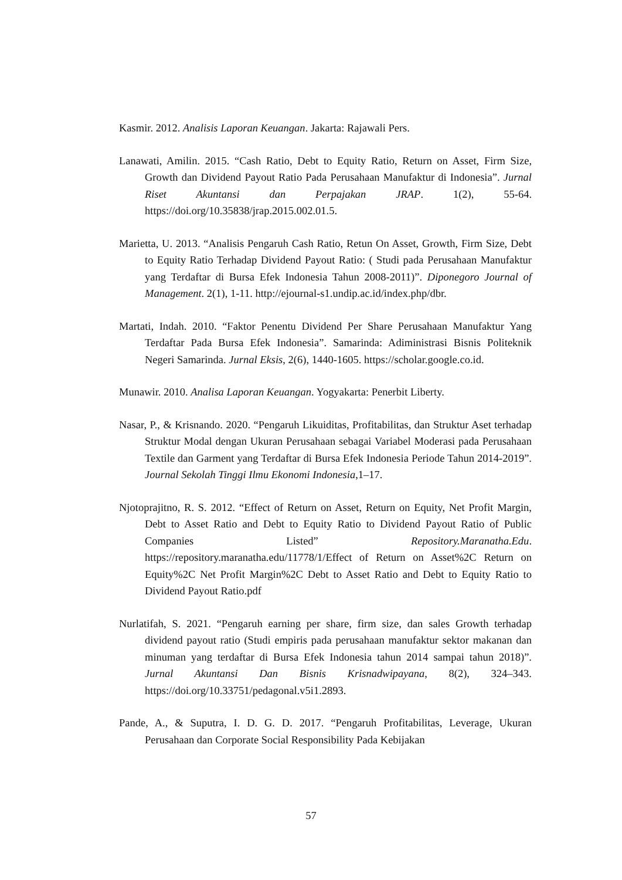Kasmir. 2012. Analisis Laporan Keuangan. Jakarta: Rajawali Pers.
Lanawati, Amilin. 2015. “Cash Ratio, Debt to Equity Ratio, Return on Asset, Firm Size, Growth dan Dividend Payout Ratio Pada Perusahaan Manufaktur di Indonesia”. Jurnal Riset Akuntansi dan Perpajakan JRAP. 1(2), 55-64. https://doi.org/10.35838/jrap.2015.002.01.5.
Marietta, U. 2013. “Analisis Pengaruh Cash Ratio, Retun On Asset, Growth, Firm Size, Debt to Equity Ratio Terhadap Dividend Payout Ratio: ( Studi pada Perusahaan Manufaktur yang Terdaftar di Bursa Efek Indonesia Tahun 2008-2011)”. Diponegoro Journal of Management. 2(1), 1-11. http://ejournal-s1.undip.ac.id/index.php/dbr.
Martati, Indah. 2010. “Faktor Penentu Dividend Per Share Perusahaan Manufaktur Yang Terdaftar Pada Bursa Efek Indonesia”. Samarinda: Adiministrasi Bisnis Politeknik Negeri Samarinda. Jurnal Eksis, 2(6), 1440-1605. https://scholar.google.co.id.
Munawir. 2010. Analisa Laporan Keuangan. Yogyakarta: Penerbit Liberty.
Nasar, P., & Krisnando. 2020. “Pengaruh Likuiditas, Profitabilitas, dan Struktur Aset terhadap Struktur Modal dengan Ukuran Perusahaan sebagai Variabel Moderasi pada Perusahaan Textile dan Garment yang Terdaftar di Bursa Efek Indonesia Periode Tahun 2014-2019”. Journal Sekolah Tinggi Ilmu Ekonomi Indonesia,1–17.
Njotoprajitno, R. S. 2012. “Effect of Return on Asset, Return on Equity, Net Profit Margin, Debt to Asset Ratio and Debt to Equity Ratio to Dividend Payout Ratio of Public Companies Listed” Repository.Maranatha.Edu. https://repository.maranatha.edu/11778/1/Effect of Return on Asset%2C Return on Equity%2C Net Profit Margin%2C Debt to Asset Ratio and Debt to Equity Ratio to Dividend Payout Ratio.pdf
Nurlatifah, S. 2021. “Pengaruh earning per share, firm size, dan sales Growth terhadap dividend payout ratio (Studi empiris pada perusahaan manufaktur sektor makanan dan minuman yang terdaftar di Bursa Efek Indonesia tahun 2014 sampai tahun 2018)”. Jurnal Akuntansi Dan Bisnis Krisnadwipayana, 8(2), 324–343. https://doi.org/10.33751/pedagonal.v5i1.2893.
Pande, A., & Suputra, I. D. G. D. 2017. “Pengaruh Profitabilitas, Leverage, Ukuran Perusahaan dan Corporate Social Responsibility Pada Kebijakan
57